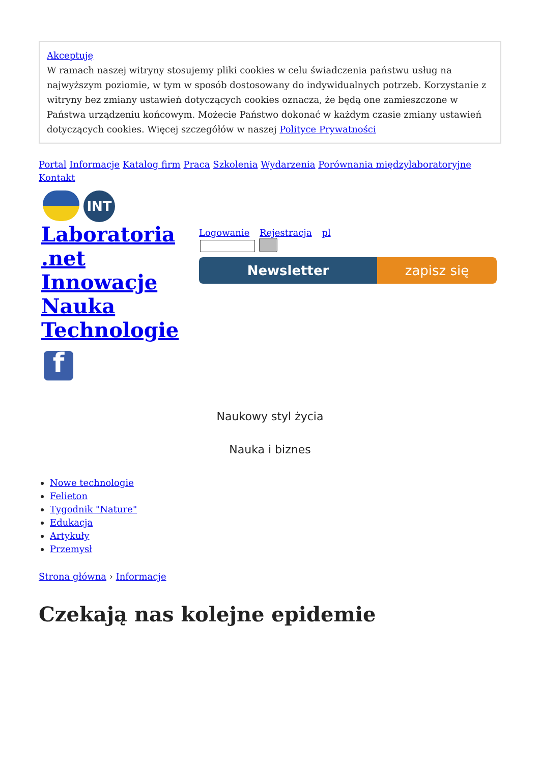Akceptuję
W ramach naszej witryny stosujemy pliki cookies w celu świadczenia państwu usług na najwyższym poziomie, w tym w sposób dostosowany do indywidualnych potrzeb. Korzystanie z witryny bez zmiany ustawień dotyczących cookies oznacza, że będą one zamieszczone w Państwa urządzeniu końcowym. Możecie Państwo dokonać w każdym czasie zmiany ustawień dotyczących cookies. Więcej szczegółów w naszej Polityce Prywatności
Portal Informacje Katalog firm Praca Szkolenia Wydarzenia Porównania międzylaboratoryjne Kontakt
INT
Laboratoria .net Innowacje Nauka Technologie
f
Logowanie Rejestracja pl
Newsletter zapisz się
Naukowy styl życia
Nauka i biznes
Nowe technologie
Felieton
Tygodnik "Nature"
Edukacja
Artykuły
Przemysł
Strona główna › Informacje
Czekają nas kolejne epidemie